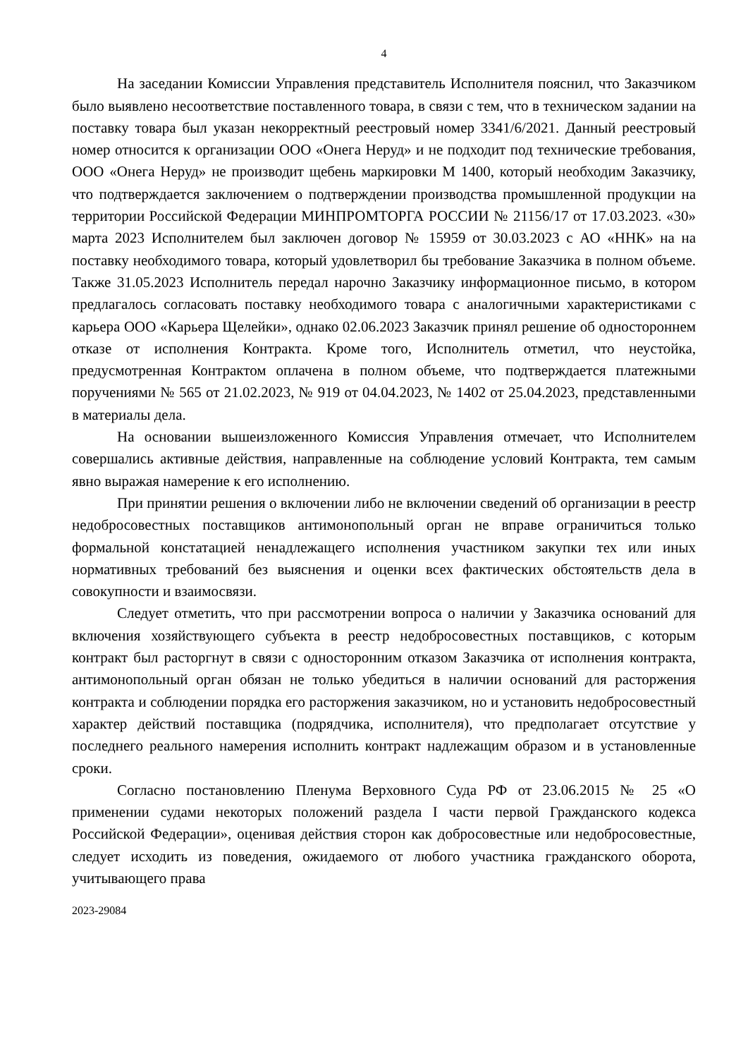4
На заседании Комиссии Управления представитель Исполнителя пояснил, что Заказчиком было выявлено несоответствие поставленного товара, в связи с тем, что в техническом задании на поставку товара был указан некорректный реестровый номер 3341/6/2021. Данный реестровый номер относится к организации ООО «Онега Неруд» и не подходит под технические требования, ООО «Онега Неруд» не производит щебень маркировки М 1400, который необходим Заказчику, что подтверждается заключением о подтверждении производства промышленной продукции на территории Российской Федерации МИНПРОМТОРГА РОССИИ № 21156/17 от 17.03.2023. «30» марта 2023 Исполнителем был заключен договор № 15959 от 30.03.2023 с АО «ННК» на на поставку необходимого товара, который удовлетворил бы требование Заказчика в полном объеме. Также 31.05.2023 Исполнитель передал нарочно Заказчику информационное письмо, в котором предлагалось согласовать поставку необходимого товара с аналогичными характеристиками с карьера ООО «Карьера Щелейки», однако 02.06.2023 Заказчик принял решение об одностороннем отказе от исполнения Контракта. Кроме того, Исполнитель отметил, что неустойка, предусмотренная Контрактом оплачена в полном объеме, что подтверждается платежными поручениями № 565 от 21.02.2023, № 919 от 04.04.2023, № 1402 от 25.04.2023, представленными в материалы дела.
На основании вышеизложенного Комиссия Управления отмечает, что Исполнителем совершались активные действия, направленные на соблюдение условий Контракта, тем самым явно выражая намерение к его исполнению.
При принятии решения о включении либо не включении сведений об организации в реестр недобросовестных поставщиков антимонопольный орган не вправе ограничиться только формальной констатацией ненадлежащего исполнения участником закупки тех или иных нормативных требований без выяснения и оценки всех фактических обстоятельств дела в совокупности и взаимосвязи.
Следует отметить, что при рассмотрении вопроса о наличии у Заказчика оснований для включения хозяйствующего субъекта в реестр недобросовестных поставщиков, с которым контракт был расторгнут в связи с односторонним отказом Заказчика от исполнения контракта, антимонопольный орган обязан не только убедиться в наличии оснований для расторжения контракта и соблюдении порядка его расторжения заказчиком, но и установить недобросовестный характер действий поставщика (подрядчика, исполнителя), что предполагает отсутствие у последнего реального намерения исполнить контракт надлежащим образом и в установленные сроки.
Согласно постановлению Пленума Верховного Суда РФ от 23.06.2015 № 25 «О применении судами некоторых положений раздела I части первой Гражданского кодекса Российской Федерации», оценивая действия сторон как добросовестные или недобросовестные, следует исходить из поведения, ожидаемого от любого участника гражданского оборота, учитывающего права
2023-29084